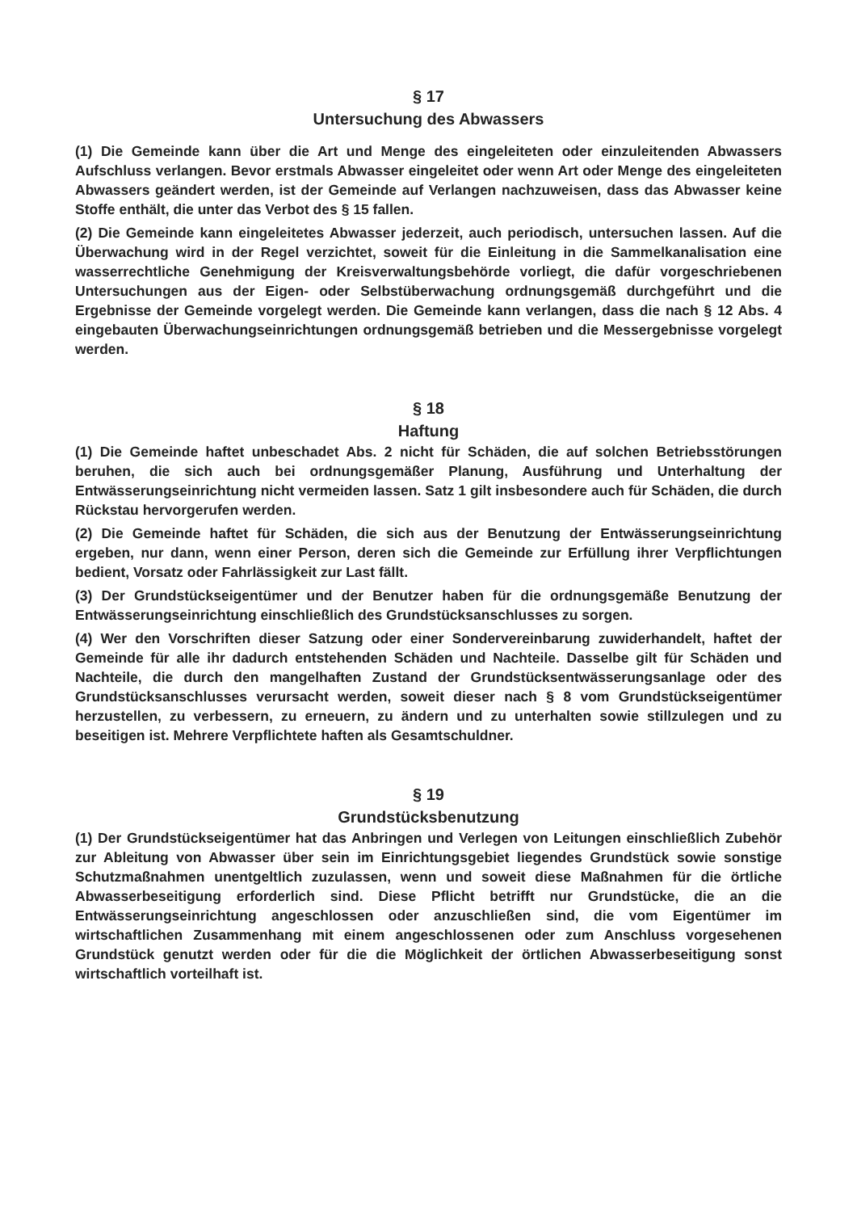§ 17
Untersuchung des Abwassers
(1) Die Gemeinde kann über die Art und Menge des eingeleiteten oder einzuleitenden Abwassers Aufschluss verlangen. Bevor erstmals Abwasser eingeleitet oder wenn Art oder Menge des eingeleiteten Abwassers geändert werden, ist der Gemeinde auf Verlangen nachzuweisen, dass das Abwasser keine Stoffe enthält, die unter das Verbot des § 15 fallen.
(2) Die Gemeinde kann eingeleitetes Abwasser jederzeit, auch periodisch, untersuchen lassen. Auf die Überwachung wird in der Regel verzichtet, soweit für die Einleitung in die Sammelkanalisation eine wasserrechtliche Genehmigung der Kreisverwaltungsbehörde vorliegt, die dafür vorgeschriebenen Untersuchungen aus der Eigen- oder Selbstüberwachung ordnungsgemäß durchgeführt und die Ergebnisse der Gemeinde vorgelegt werden. Die Gemeinde kann verlangen, dass die nach § 12 Abs. 4 eingebauten Überwachungseinrichtungen ordnungsgemäß betrieben und die Messergebnisse vorgelegt werden.
§ 18
Haftung
(1) Die Gemeinde haftet unbeschadet Abs. 2 nicht für Schäden, die auf solchen Betriebsstörungen beruhen, die sich auch bei ordnungsgemäßer Planung, Ausführung und Unterhaltung der Entwässerungseinrichtung nicht vermeiden lassen. Satz 1 gilt insbesondere auch für Schäden, die durch Rückstau hervorgerufen werden.
(2) Die Gemeinde haftet für Schäden, die sich aus der Benutzung der Entwässerungseinrichtung ergeben, nur dann, wenn einer Person, deren sich die Gemeinde zur Erfüllung ihrer Verpflichtungen bedient, Vorsatz oder Fahrlässigkeit zur Last fällt.
(3) Der Grundstückseigentümer und der Benutzer haben für die ordnungsgemäße Benutzung der Entwässerungseinrichtung einschließlich des Grundstücksanschlusses zu sorgen.
(4) Wer den Vorschriften dieser Satzung oder einer Sondervereinbarung zuwiderhandelt, haftet der Gemeinde für alle ihr dadurch entstehenden Schäden und Nachteile. Dasselbe gilt für Schäden und Nachteile, die durch den mangelhaften Zustand der Grundstücksentwässerungsanlage oder des Grundstücksanschlusses verursacht werden, soweit dieser nach § 8 vom Grundstückseigentümer herzustellen, zu verbessern, zu erneuern, zu ändern und zu unterhalten sowie stillzulegen und zu beseitigen ist. Mehrere Verpflichtete haften als Gesamtschuldner.
§ 19
Grundstücksbenutzung
(1) Der Grundstückseigentümer hat das Anbringen und Verlegen von Leitungen einschließlich Zubehör zur Ableitung von Abwasser über sein im Einrichtungsgebiet liegendes Grundstück sowie sonstige Schutzmaßnahmen unentgeltlich zuzulassen, wenn und soweit diese Maßnahmen für die örtliche Abwasserbeseitigung erforderlich sind. Diese Pflicht betrifft nur Grundstücke, die an die Entwässerungseinrichtung angeschlossen oder anzuschließen sind, die vom Eigentümer im wirtschaftlichen Zusammenhang mit einem angeschlossenen oder zum Anschluss vorgesehenen Grundstück genutzt werden oder für die die Möglichkeit der örtlichen Abwasserbeseitigung sonst wirtschaftlich vorteilhaft ist.